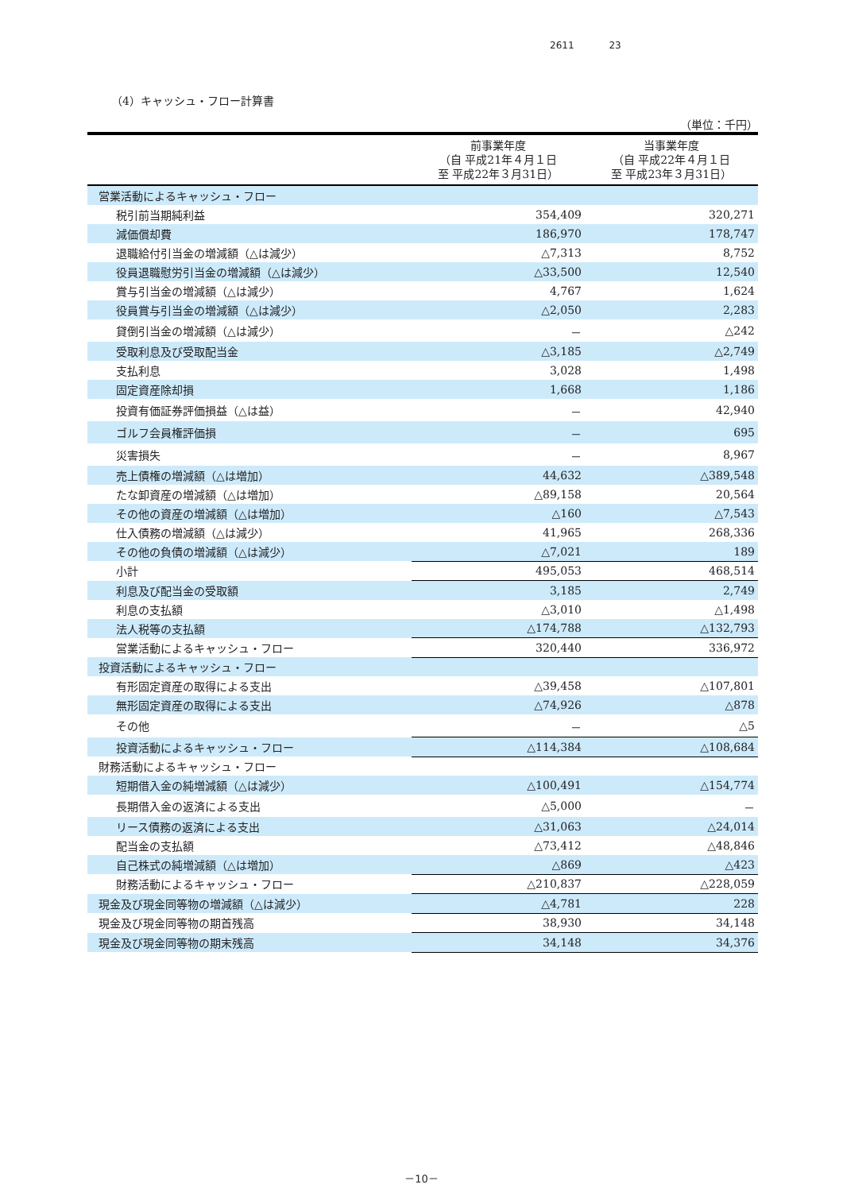2611 23
（4）キャッシュ・フロー計算書
（単位：千円）
| | 前事業年度 （自 平成21年４月１日 至 平成22年３月31日） | 当事業年度 （自 平成22年４月１日 至 平成23年３月31日） |
| --- | --- | --- |
| 営業活動によるキャッシュ・フロー | | |
| 税引前当期純利益 | 354,409 | 320,271 |
| 減価償却費 | 186,970 | 178,747 |
| 退職給付引当金の増減額（△は減少） | △7,313 | 8,752 |
| 役員退職慰労引当金の増減額（△は減少） | △33,500 | 12,540 |
| 賞与引当金の増減額（△は減少） | 4,767 | 1,624 |
| 役員賞与引当金の増減額（△は減少） | △2,050 | 2,283 |
| 貸倒引当金の増減額（△は減少） | － | △242 |
| 受取利息及び受取配当金 | △3,185 | △2,749 |
| 支払利息 | 3,028 | 1,498 |
| 固定資産除却損 | 1,668 | 1,186 |
| 投資有価証券評価損益（△は益） | － | 42,940 |
| ゴルフ会員権評価損 | － | 695 |
| 災害損失 | － | 8,967 |
| 売上債権の増減額（△は増加） | 44,632 | △389,548 |
| たな卸資産の増減額（△は増加） | △89,158 | 20,564 |
| その他の資産の増減額（△は増加） | △160 | △7,543 |
| 仕入債務の増減額（△は減少） | 41,965 | 268,336 |
| その他の負債の増減額（△は減少） | △7,021 | 189 |
| 小計 | 495,053 | 468,514 |
| 利息及び配当金の受取額 | 3,185 | 2,749 |
| 利息の支払額 | △3,010 | △1,498 |
| 法人税等の支払額 | △174,788 | △132,793 |
| 営業活動によるキャッシュ・フロー | 320,440 | 336,972 |
| 投資活動によるキャッシュ・フロー | | |
| 有形固定資産の取得による支出 | △39,458 | △107,801 |
| 無形固定資産の取得による支出 | △74,926 | △878 |
| その他 | － | △5 |
| 投資活動によるキャッシュ・フロー | △114,384 | △108,684 |
| 財務活動によるキャッシュ・フロー | | |
| 短期借入金の純増減額（△は減少） | △100,491 | △154,774 |
| 長期借入金の返済による支出 | △5,000 | － |
| リース債務の返済による支出 | △31,063 | △24,014 |
| 配当金の支払額 | △73,412 | △48,846 |
| 自己株式の純増減額（△は増加） | △869 | △423 |
| 財務活動によるキャッシュ・フロー | △210,837 | △228,059 |
| 現金及び現金同等物の増減額（△は減少） | △4,781 | 228 |
| 現金及び現金同等物の期首残高 | 38,930 | 34,148 |
| 現金及び現金同等物の期末残高 | 34,148 | 34,376 |
－10－